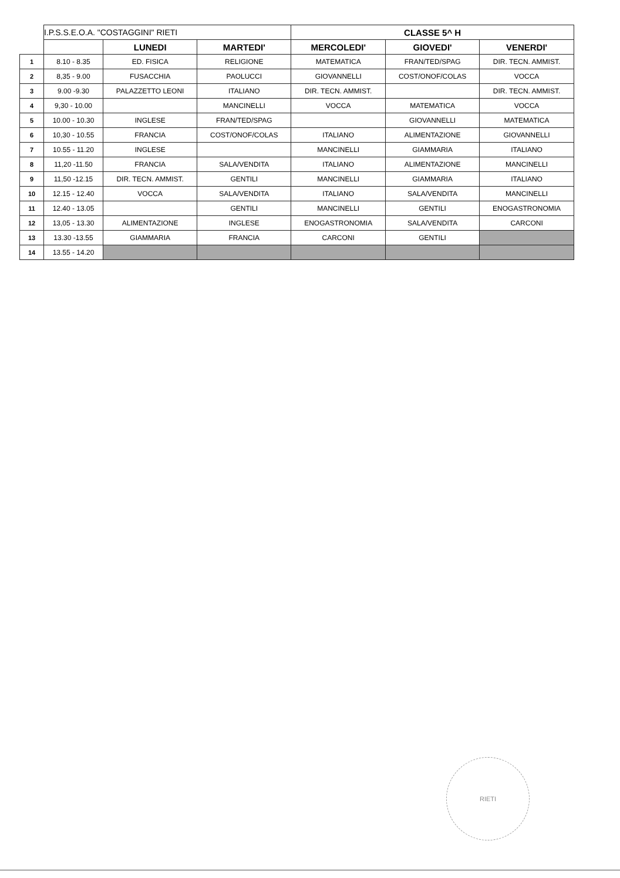| | I.P.S.S.E.O.A. "COSTAGGINI" RIETI | | | CLASSE 5^ H | | |
| | | LUNEDI | MARTEDI' | MERCOLEDI' | GIOVEDI' | VENERDI' |
| 1 | 8.10 - 8.35 | ED. FISICA | RELIGIONE | MATEMATICA | FRAN/TED/SPAG | DIR. TECN. AMMIST. |
| 2 | 8,35 - 9.00 | FUSACCHIA | PAOLUCCI | GIOVANNELLI | COST/ONOF/COLAS | VOCCA |
| 3 | 9.00 -9.30 | PALAZZETTO LEONI | ITALIANO | DIR. TECN. AMMIST. | | DIR. TECN. AMMIST. |
| 4 | 9,30 - 10.00 | | MANCINELLI | VOCCA | MATEMATICA | VOCCA |
| 5 | 10.00 - 10.30 | INGLESE | FRAN/TED/SPAG | | GIOVANNELLI | MATEMATICA |
| 6 | 10,30 - 10.55 | FRANCIA | COST/ONOF/COLAS | ITALIANO | ALIMENTAZIONE | GIOVANNELLI |
| 7 | 10.55 - 11.20 | INGLESE | | MANCINELLI | GIAMMARIA | ITALIANO |
| 8 | 11,20 -11.50 | FRANCIA | SALA/VENDITA | ITALIANO | ALIMENTAZIONE | MANCINELLI |
| 9 | 11,50 -12.15 | DIR. TECN. AMMIST. | GENTILI | MANCINELLI | GIAMMARIA | ITALIANO |
| 10 | 12.15 - 12.40 | VOCCA | SALA/VENDITA | ITALIANO | SALA/VENDITA | MANCINELLI |
| 11 | 12.40 - 13.05 | | GENTILI | MANCINELLI | GENTILI | ENOGASTRONOMIA |
| 12 | 13,05 - 13.30 | ALIMENTAZIONE | INGLESE | ENOGASTRONOMIA | SALA/VENDITA | CARCONI |
| 13 | 13.30 -13.55 | GIAMMARIA | FRANCIA | CARCONI | GENTILI | |
| 14 | 13.55 - 14.20 | | | | | |
RIETI